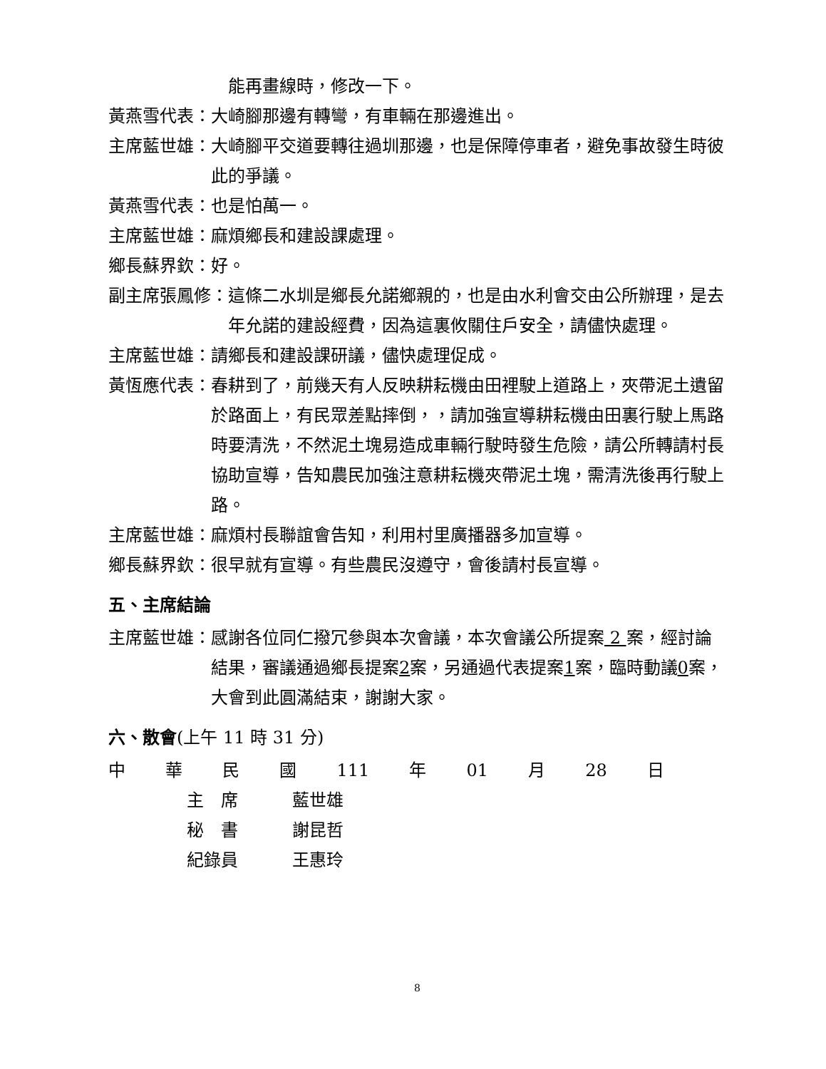能再畫線時，修改一下。
黃燕雪代表： 大崎腳那邊有轉彎，有車輛在那邊進出。
主席藍世雄： 大崎腳平交道要轉往過圳那邊，也是保障停車者，避免事故發生時彼此的爭議。
黃燕雪代表： 也是怕萬一。
主席藍世雄： 麻煩鄉長和建設課處理。
鄉長蘇界欽： 好。
副主席張鳳修： 這條二水圳是鄉長允諾鄉親的，也是由水利會交由公所辦理，是去年允諾的建設經費，因為這裏攸關住戶安全，請儘快處理。
主席藍世雄： 請鄉長和建設課研議，儘快處理促成。
黃恆應代表： 春耕到了，前幾天有人反映耕耘機由田裡駛上道路上，夾帶泥土遺留於路面上，有民眾差點摔倒，，請加強宣導耕耘機由田裏行駛上馬路時要清洗，不然泥土塊易造成車輛行駛時發生危險，請公所轉請村長協助宣導，告知農民加強注意耕耘機夾帶泥土塊，需清洗後再行駛上路。
主席藍世雄： 麻煩村長聯誼會告知，利用村里廣播器多加宣導。
鄉長蘇界欽： 很早就有宣導。有些農民沒遵守，會後請村長宣導。
五、主席結論
主席藍世雄： 感謝各位同仁撥冗參與本次會議，本次會議公所提案 2 案，經討論結果，審議通過鄉長提案2案，另通過代表提案1案，臨時動議0案，大會到此圓滿結束，謝謝大家。
六、散會(上午 11 時 31 分)
中 華 民 國 111 年 01 月 28 日
主　席 藍世雄
秘　書 謝昆哲
紀錄員 王惠玲
8